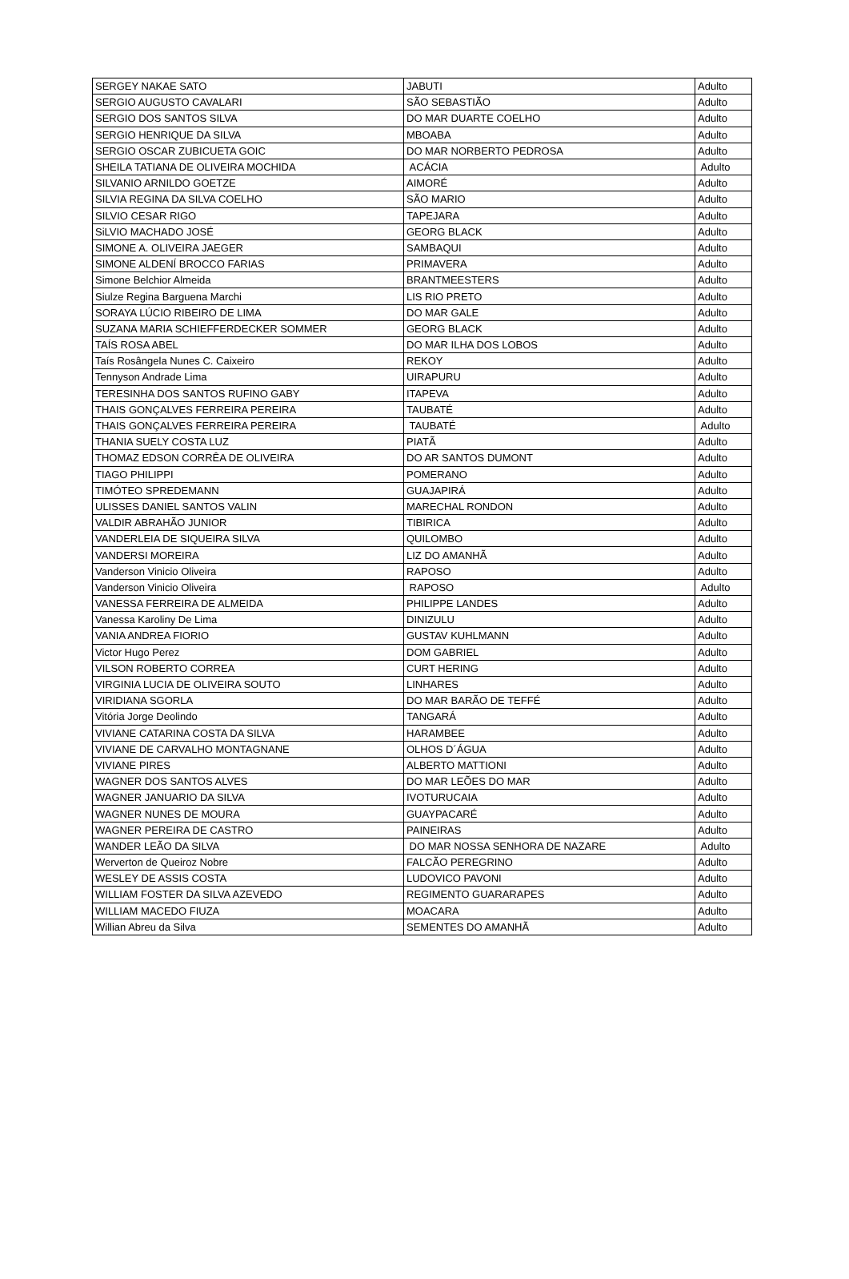| SERGEY NAKAE SATO | JABUTI | Adulto |
| SERGIO AUGUSTO CAVALARI | SÃO SEBASTIÃO | Adulto |
| SERGIO DOS SANTOS SILVA | DO MAR DUARTE COELHO | Adulto |
| SERGIO HENRIQUE DA SILVA | MBOABA | Adulto |
| SERGIO OSCAR ZUBICUETA GOIC | DO MAR NORBERTO PEDROSA | Adulto |
| SHEILA TATIANA DE OLIVEIRA MOCHIDA | ACÁCIA | Adulto |
| SILVANIO ARNILDO GOETZE | AIMORÉ | Adulto |
| SILVIA REGINA DA SILVA COELHO | SÃO MARIO | Adulto |
| SILVIO CESAR RIGO | TAPEJARA | Adulto |
| SiLVIO MACHADO JOSÉ | GEORG BLACK | Adulto |
| SIMONE A. OLIVEIRA JAEGER | SAMBAQUI | Adulto |
| SIMONE ALDENÍ BROCCO FARIAS | PRIMAVERA | Adulto |
| Simone Belchior Almeida | BRANTMEESTERS | Adulto |
| Siulze Regina Barguena Marchi | LIS RIO PRETO | Adulto |
| SORAYA LÚCIO RIBEIRO DE LIMA | DO MAR GALE | Adulto |
| SUZANA MARIA SCHIEFFERDECKER SOMMER | GEORG BLACK | Adulto |
| TAÍS ROSA ABEL | DO MAR ILHA DOS LOBOS | Adulto |
| Taís Rosângela Nunes C. Caixeiro | REKOY | Adulto |
| Tennyson Andrade Lima | UIRAPURU | Adulto |
| TERESINHA DOS SANTOS RUFINO GABY | ITAPEVA | Adulto |
| THAIS GONÇALVES FERREIRA PEREIRA | TAUBATÉ | Adulto |
| THAIS GONÇALVES FERREIRA PEREIRA | TAUBATÉ | Adulto |
| THANIA SUELY COSTA LUZ | PIATÃ | Adulto |
| THOMAZ EDSON CORRÊA DE OLIVEIRA | DO AR SANTOS DUMONT | Adulto |
| TIAGO PHILIPPI | POMERANO | Adulto |
| TIMÓTEO SPREDEMANN | GUAJAPIRÁ | Adulto |
| ULISSES DANIEL SANTOS VALIN | MARECHAL RONDON | Adulto |
| VALDIR ABRAHÃO JUNIOR | TIBIRICA | Adulto |
| VANDERLEIA DE SIQUEIRA SILVA | QUILOMBO | Adulto |
| VANDERSI MOREIRA | LIZ DO AMANHÃ | Adulto |
| Vanderson Vinicio Oliveira | RAPOSO | Adulto |
| Vanderson Vinicio Oliveira | RAPOSO | Adulto |
| VANESSA FERREIRA DE ALMEIDA | PHILIPPE LANDES | Adulto |
| Vanessa Karoliny De Lima | DINIZULU | Adulto |
| VANIA ANDREA FIORIO | GUSTAV KUHLMANN | Adulto |
| Victor Hugo Perez | DOM GABRIEL | Adulto |
| VILSON ROBERTO CORREA | CURT HERING | Adulto |
| VIRGINIA LUCIA DE OLIVEIRA SOUTO | LINHARES | Adulto |
| VIRIDIANA SGORLA | DO MAR BARÃO DE TEFFÉ | Adulto |
| Vitória Jorge Deolindo | TANGARÁ | Adulto |
| VIVIANE CATARINA COSTA DA SILVA | HARAMBEE | Adulto |
| VIVIANE DE CARVALHO MONTAGNANE | OLHOS D´ÁGUA | Adulto |
| VIVIANE PIRES | ALBERTO MATTIONI | Adulto |
| WAGNER DOS SANTOS ALVES | DO MAR LEÕES DO MAR | Adulto |
| WAGNER JANUARIO DA SILVA | IVOTURUCAIA | Adulto |
| WAGNER NUNES DE MOURA | GUAYPACARÉ | Adulto |
| WAGNER PEREIRA DE CASTRO | PAINEIRAS | Adulto |
| WANDER LEÃO DA SILVA | DO MAR NOSSA SENHORA DE NAZARE | Adulto |
| Werverton de Queiroz Nobre | FALCÃO PEREGRINO | Adulto |
| WESLEY DE ASSIS COSTA | LUDOVICO PAVONI | Adulto |
| WILLIAM FOSTER DA SILVA AZEVEDO | REGIMENTO GUARARAPES | Adulto |
| WILLIAM MACEDO FIUZA | MOACARA | Adulto |
| Willian Abreu da Silva | SEMENTES DO AMANHÃ | Adulto |